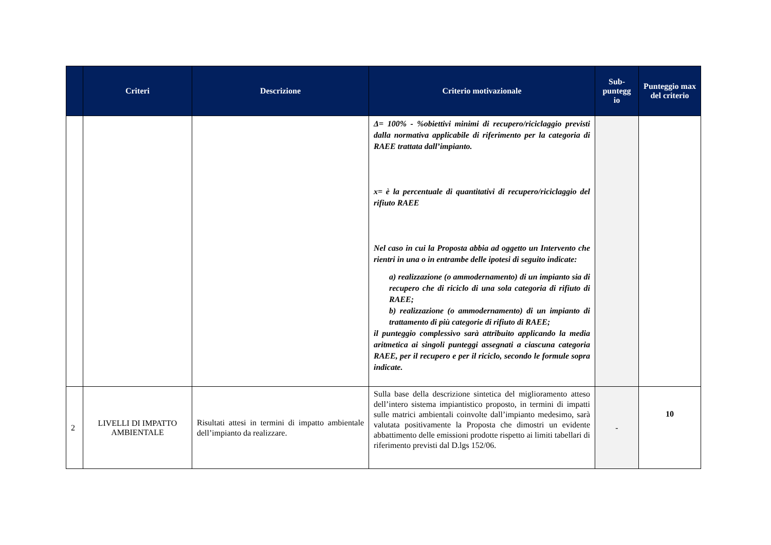| | Criteri | Descrizione | Criterio motivazionale | Sub- puntegg io | Punteggio max del criterio |
| --- | --- | --- | --- | --- | --- |
| | | | Δ= 100% - %obiettivi minimi di recupero/riciclaggio previsti dalla normativa applicabile di riferimento per la categoria di RAEE trattata dall’impianto. x= è la percentuale di quantitativi di recupero/riciclaggio del rifiuto RAEE Nel caso in cui la Proposta abbia ad oggetto un Intervento che rientri in una o in entrambe delle ipotesi di seguito indicate: a) realizzazione (o ammodernamento) di un impianto sia di recupero che di riciclo di una sola categoria di rifiuto di RAEE; b) realizzazione (o ammodernamento) di un impianto di trattamento di più categorie di rifiuto di RAEE; il punteggio complessivo sarà attribuito applicando la media aritmetica ai singoli punteggi assegnati a ciascuna categoria RAEE, per il recupero e per il riciclo, secondo le formule sopra indicate. | | |
| 2 | LIVELLI DI IMPATTO AMBIENTALE | Risultati attesi in termini di impatto ambientale dell’impianto da realizzare. | Sulla base della descrizione sintetica del miglioramento atteso dell’intero sistema impiantistico proposto, in termini di impatti sulle matrici ambientali coinvolte dall’impianto medesimo, sarà valutata positivamente la Proposta che dimostri un evidente abbattimento delle emissioni prodotte rispetto ai limiti tabellari di riferimento previsti dal D.lgs 152/06. | - | 10 |